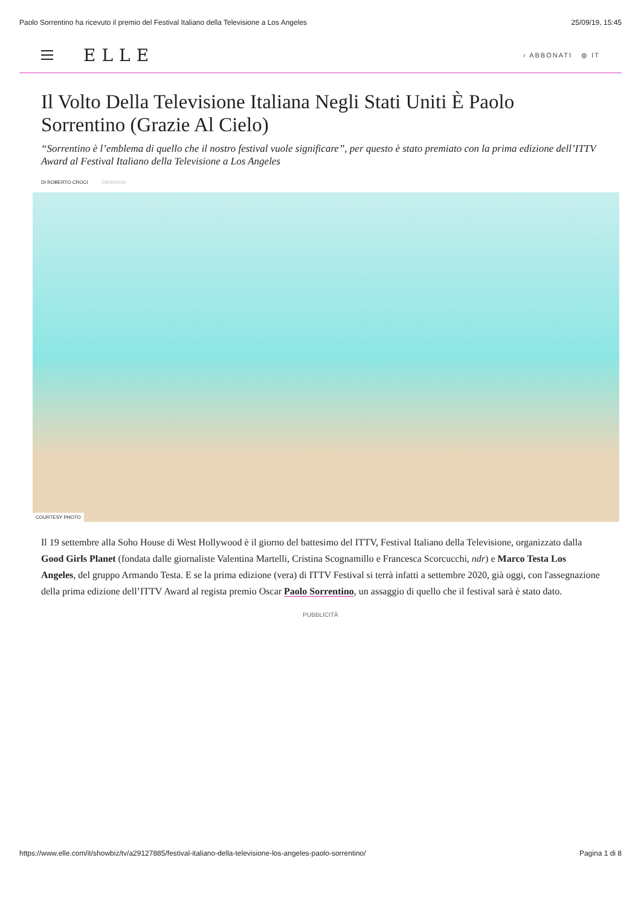Paolo Sorrentino ha ricevuto il premio del Festival Italiano della Televisione a Los Angeles 25/09/19, 15:45
ELLE
› ABBONATI ◍ IT
Il Volto Della Televisione Italiana Negli Stati Uniti È Paolo Sorrentino (Grazie Al Cielo)
“Sorrentino è l’emblema di quello che il nostro festival vuole significare”, per questo è stato premiato con la prima edizione dell’ITTV Award al Festival Italiano della Televisione a Los Angeles
DI ROBERTO CROCI 19/09/2019
COURTESY PHOTO
Il 19 settembre alla Soho House di West Hollywood è il giorno del battesimo del ITTV, Festival Italiano della Televisione, organizzato dalla Good Girls Planet (fondata dalle giornaliste Valentina Martelli, Cristina Scognamillo e Francesca Scorcucchi, ndr) e Marco Testa Los Angeles, del gruppo Armando Testa. E se la prima edizione (vera) di ITTV Festival si terrà infatti a settembre 2020, già oggi, con l'assegnazione della prima edizione dell’ITTV Award al regista premio Oscar Paolo Sorrentino, un assaggio di quello che il festival sarà è stato dato.
PUBBLICITÀ
https://www.elle.com/it/showbiz/tv/a29127885/festival-italiano-della-televisione-los-angeles-paolo-sorrentino/ Pagina 1 di 8